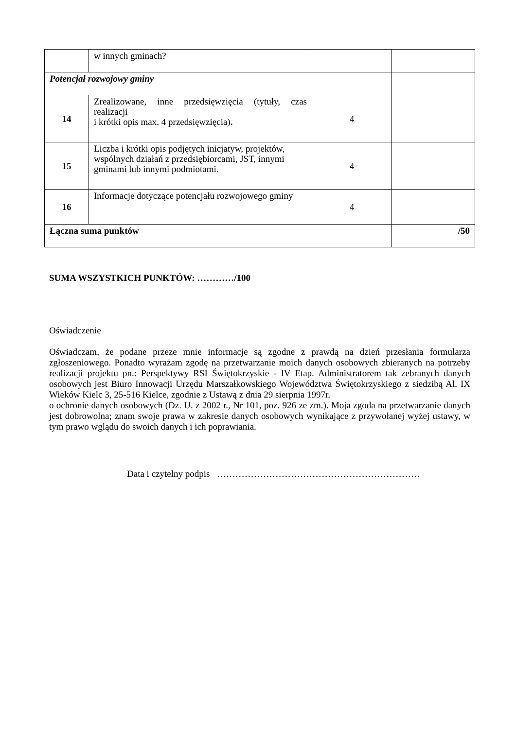| | w innych gminach? | | |
| Potencjał rozwojowy gminy | | | |
| 14 | Zrealizowane, inne przedsięwzięcia (tytuły, czas realizacji i krótki opis max. 4 przedsięwzięcia) . | 4 | |
| 15 | Liczba i krótki opis podjętych inicjatyw, projektów, wspólnych działań z przedsiębiorcami, JST, innymi gminami lub innymi podmiotami. | 4 | |
| 16 | Informacje dotyczące potencjału rozwojowego gminy | 4 | |
| Łączna suma punktów | | | /50 |
SUMA WSZYSTKICH PUNKTÓW: …………/100
Oświadczenie
Oświadczam, że podane przeze mnie informacje są zgodne z prawdą na dzień przesłania formularza zgłoszeniowego. Ponadto wyrażam zgodę na przetwarzanie moich danych osobowych zbieranych na potrzeby realizacji projektu pn.: Perspektywy RSI Świętokrzyskie - IV Etap. Administratorem tak zebranych danych osobowych jest Biuro Innowacji Urzędu Marszałkowskiego Województwa Świętokrzyskiego z siedzibą Al. IX Wieków Kielc 3, 25-516 Kielce, zgodnie z Ustawą z dnia 29 sierpnia 1997r.
o ochronie danych osobowych (Dz. U. z 2002 r., Nr 101, poz. 926 ze zm.). Moja zgoda na przetwarzanie danych jest dobrowolna; znam swoje prawa w zakresie danych osobowych wynikające z przywołanej wyżej ustawy, w tym prawo wglądu do swoich danych i ich poprawiania.
Data i czytelny podpis …………………………………………………………